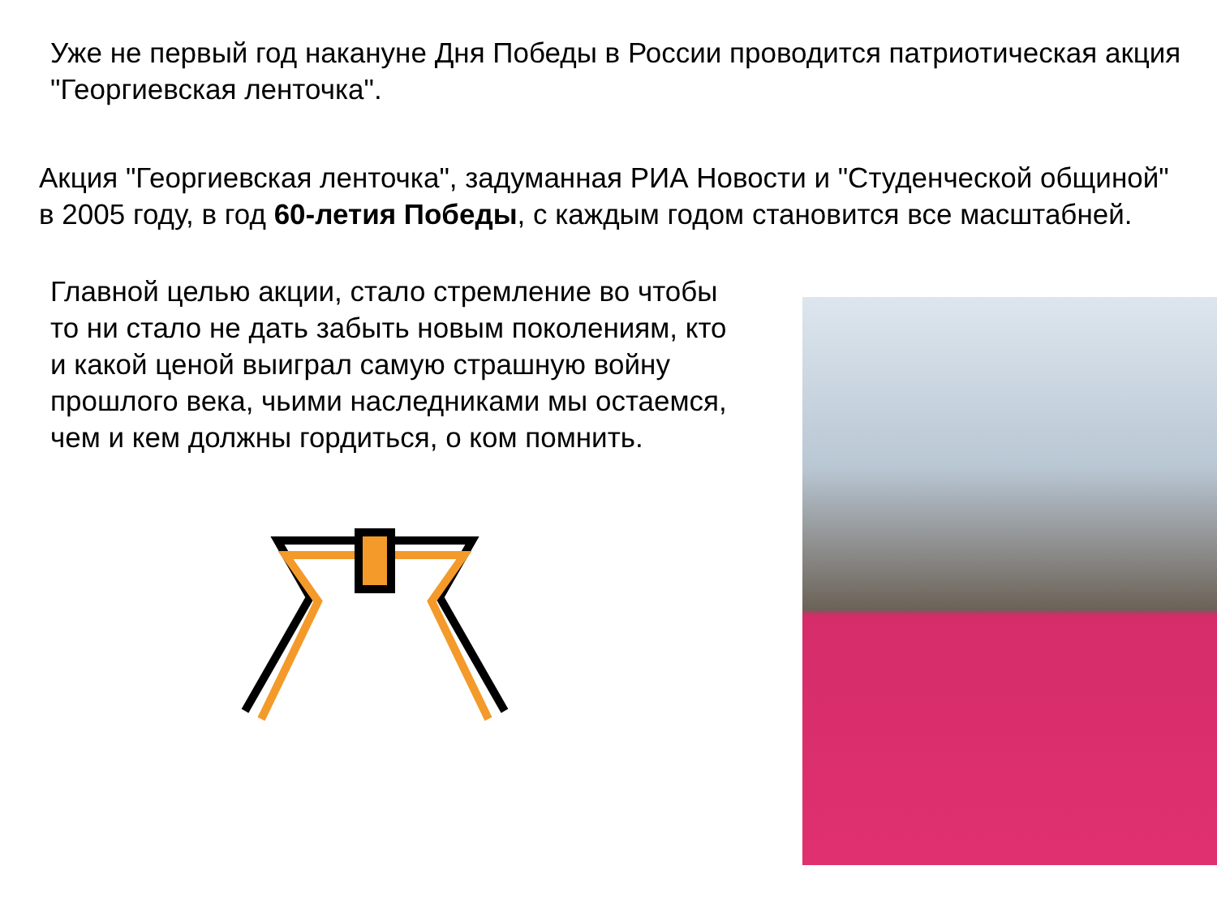Уже не первый год накануне Дня Победы в России проводится патриотическая акция "Георгиевская ленточка".
Акция "Георгиевская ленточка", задуманная РИА Новости и "Студенческой общиной" в 2005 году, в год 60-летия Победы, с каждым годом становится все масштабней.
Главной целью акции, стало стремление во чтобы то ни стало не дать забыть новым поколениям, кто и какой ценой выиграл самую страшную войну прошлого века, чьими наследниками мы остаемся, чем и кем должны гордиться, о ком помнить.